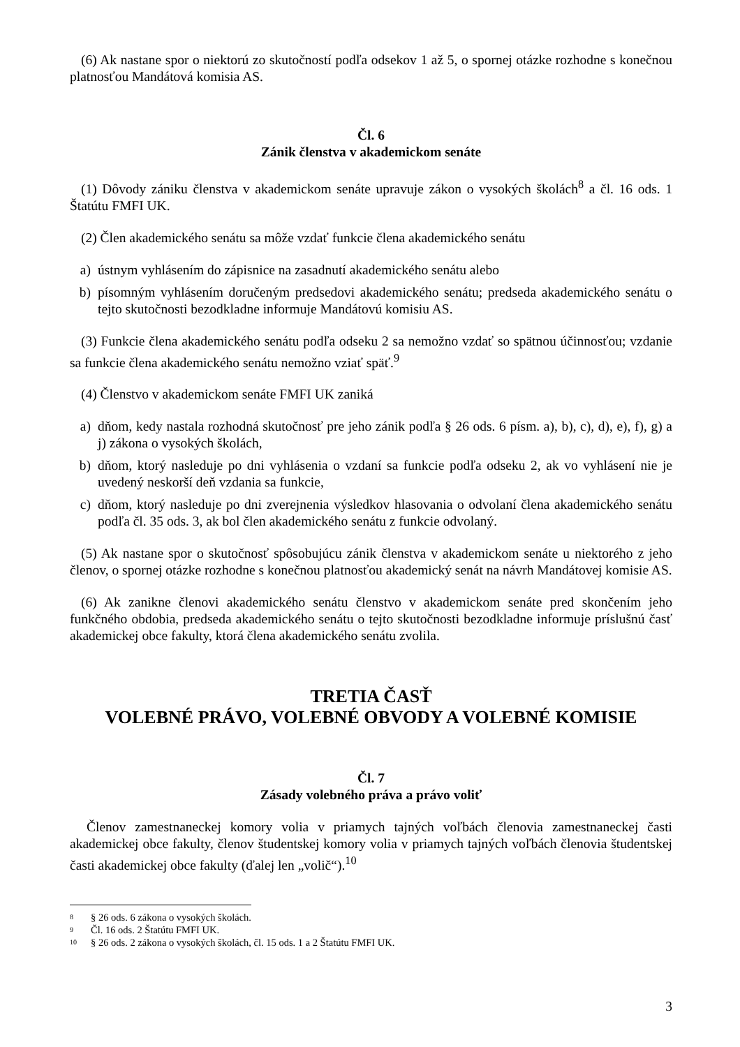(6) Ak nastane spor o niektorú zo skutočností podľa odsekov 1 až 5, o spornej otázke rozhodne s konečnou platnosťou Mandátová komisia AS.
Čl. 6
Zánik členstva v akademickom senáte
(1) Dôvody zániku členstva v akademickom senáte upravuje zákon o vysokých školách<sup>8</sup> a čl. 16 ods. 1 Štatútu FMFI UK.
(2) Člen akademického senátu sa môže vzdať funkcie člena akademického senátu
a) ústnym vyhlásením do zápisnice na zasadnutí akademického senátu alebo
b) písomným vyhlásením doručeným predsedovi akademického senátu; predseda akademického senátu o tejto skutočnosti bezodkladne informuje Mandátovú komisiu AS.
(3) Funkcie člena akademického senátu podľa odseku 2 sa nemožno vzdať so spätnou účinnosťou; vzdanie sa funkcie člena akademického senátu nemožno vziať späť.<sup>9</sup>
(4) Členstvo v akademickom senáte FMFI UK zaniká
a) dňom, kedy nastala rozhodná skutočnosť pre jeho zánik podľa § 26 ods. 6 písm. a), b), c), d), e), f), g) a j) zákona o vysokých školách,
b) dňom, ktorý nasleduje po dni vyhlásenia o vzdaní sa funkcie podľa odseku 2, ak vo vyhlásení nie je uvedený neskorší deň vzdania sa funkcie,
c) dňom, ktorý nasleduje po dni zverejnenia výsledkov hlasovania o odvolaní člena akademického senátu podľa čl. 35 ods. 3, ak bol člen akademického senátu z funkcie odvolaný.
(5) Ak nastane spor o skutočnosť spôsobujúcu zánik členstva v akademickom senáte u niektorého z jeho členov, o spornej otázke rozhodne s konečnou platnosťou akademický senát na návrh Mandátovej komisie AS.
(6) Ak zanikne členovi akademického senátu členstvo v akademickom senáte pred skončením jeho funkčného obdobia, predseda akademického senátu o tejto skutočnosti bezodkladne informuje príslušnú časť akademickej obce fakulty, ktorá člena akademického senátu zvolila.
TRETIA ČASŤ
VOLEBNÉ PRÁVO, VOLEBNÉ OBVODY A VOLEBNÉ KOMISIE
Čl. 7
Zásady volebného práva a právo voliť
Členov zamestnaneckej komory volia v priamych tajných voľbách členovia zamestnaneckej časti akademickej obce fakulty, členov študentskej komory volia v priamych tajných voľbách členovia študentskej časti akademickej obce fakulty (ďalej len „volič“).<sup>10</sup>
<sup>8</sup> § 26 ods. 6 zákona o vysokých školách.
<sup>9</sup> Čl. 16 ods. 2 Štatútu FMFI UK.
<sup>10</sup> § 26 ods. 2 zákona o vysokých školách, čl. 15 ods. 1 a 2 Štatútu FMFI UK.
3